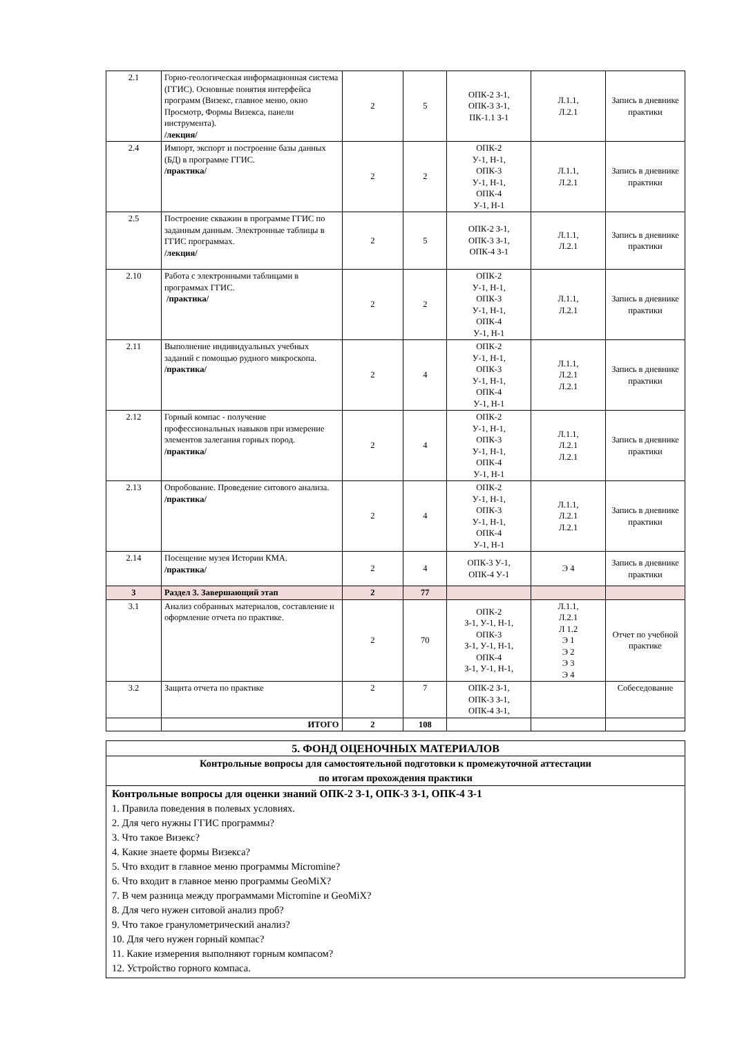| 2.1 | Горно-геологическая информационная система (ГГИС). Основные понятия интерфейса программ (Визекс, главное меню, окно Просмотр, Формы Визекса, панели инструмента). /лекция/ | 2 | 5 | ОПК-2 З-1, ОПК-3 З-1, ПК-1.1 З-1 | Л.1.1, Л.2.1 | Запись в дневнике практики |
| 2.4 | Импорт, экспорт и построение базы данных (БД) в программе ГГИС. /практика/ | 2 | 2 | ОПК-2 У-1, Н-1, ОПК-3 У-1, Н-1, ОПК-4 У-1, Н-1 | Л.1.1, Л.2.1 | Запись в дневнике практики |
| 2.5 | Построение скважин в программе ГГИС по заданным данным. Электронные таблицы в ГГИС программах. /лекция/ | 2 | 5 | ОПК-2 З-1, ОПК-3 З-1, ОПК-4 З-1 | Л.1.1, Л.2.1 | Запись в дневнике практики |
| 2.10 | Работа с электронными таблицами в программах ГГИС. /практика/ | 2 | 2 | ОПК-2 У-1, Н-1, ОПК-3 У-1, Н-1, ОПК-4 У-1, Н-1 | Л.1.1, Л.2.1 | Запись в дневнике практики |
| 2.11 | Выполнение индивидуальных учебных заданий с помощью рудного микроскопа. /практика/ | 2 | 4 | ОПК-2 У-1, Н-1, ОПК-3 У-1, Н-1, ОПК-4 У-1, Н-1 | Л.1.1, Л.2.1 Л.2.1 | Запись в дневнике практики |
| 2.12 | Горный компас - получение профессиональных навыков при измерение элементов залегания горных пород. /практика/ | 2 | 4 | ОПК-2 У-1, Н-1, ОПК-3 У-1, Н-1, ОПК-4 У-1, Н-1 | Л.1.1, Л.2.1 Л.2.1 | Запись в дневнике практики |
| 2.13 | Опробование. Проведение ситового анализа. /практика/ | 2 | 4 | ОПК-2 У-1, Н-1, ОПК-3 У-1, Н-1, ОПК-4 У-1, Н-1 | Л.1.1, Л.2.1 Л.2.1 | Запись в дневнике практики |
| 2.14 | Посещение музея Истории КМА. /практика/ | 2 | 4 | ОПК-3 У-1, ОПК-4 У-1 | Э 4 | Запись в дневнике практики |
| 3 | Раздел 3. Завершающий этап | 2 | 77 | | | |
| 3.1 | Анализ собранных материалов, составление и оформление отчета по практике. | 2 | 70 | ОПК-2 З-1, У-1, Н-1, ОПК-3 З-1, У-1, Н-1, ОПК-4 З-1, У-1, Н-1, | Л.1.1, Л.2.1 Л 1.2 Э 1 Э 2 Э 3 Э 4 | Отчет по учебной практике |
| 3.2 | Защита отчета по практике | 2 | 7 | ОПК-2 З-1, ОПК-3 З-1, ОПК-4 З-1, | | Собеседование |
| | ИТОГО | 2 | 108 | | | |
| 5. ФОНД ОЦЕНОЧНЫХ МАТЕРИАЛОВ |
| Контрольные вопросы для самостоятельной подготовки к промежуточной аттестации по итогам прохождения практики |
| Контрольные вопросы для оценки знаний ОПК-2 З-1, ОПК-3 З-1, ОПК-4 З-1 1. Правила поведения в полевых условиях. 2. Для чего нужны ГГИС программы? 3. Что такое Визекс? 4. Какие знаете формы Визекса? 5. Что входит в главное меню программы Micromine? 6. Что входит в главное меню программы GeoMiX? 7. В чем разница между программами Micromine и GeoMiX? 8. Для чего нужен ситовой анализ проб? 9. Что такое гранулометрический анализ? 10. Для чего нужен горный компас? 11. Какие измерения выполняют горным компасом? 12. Устройство горного компаса. |